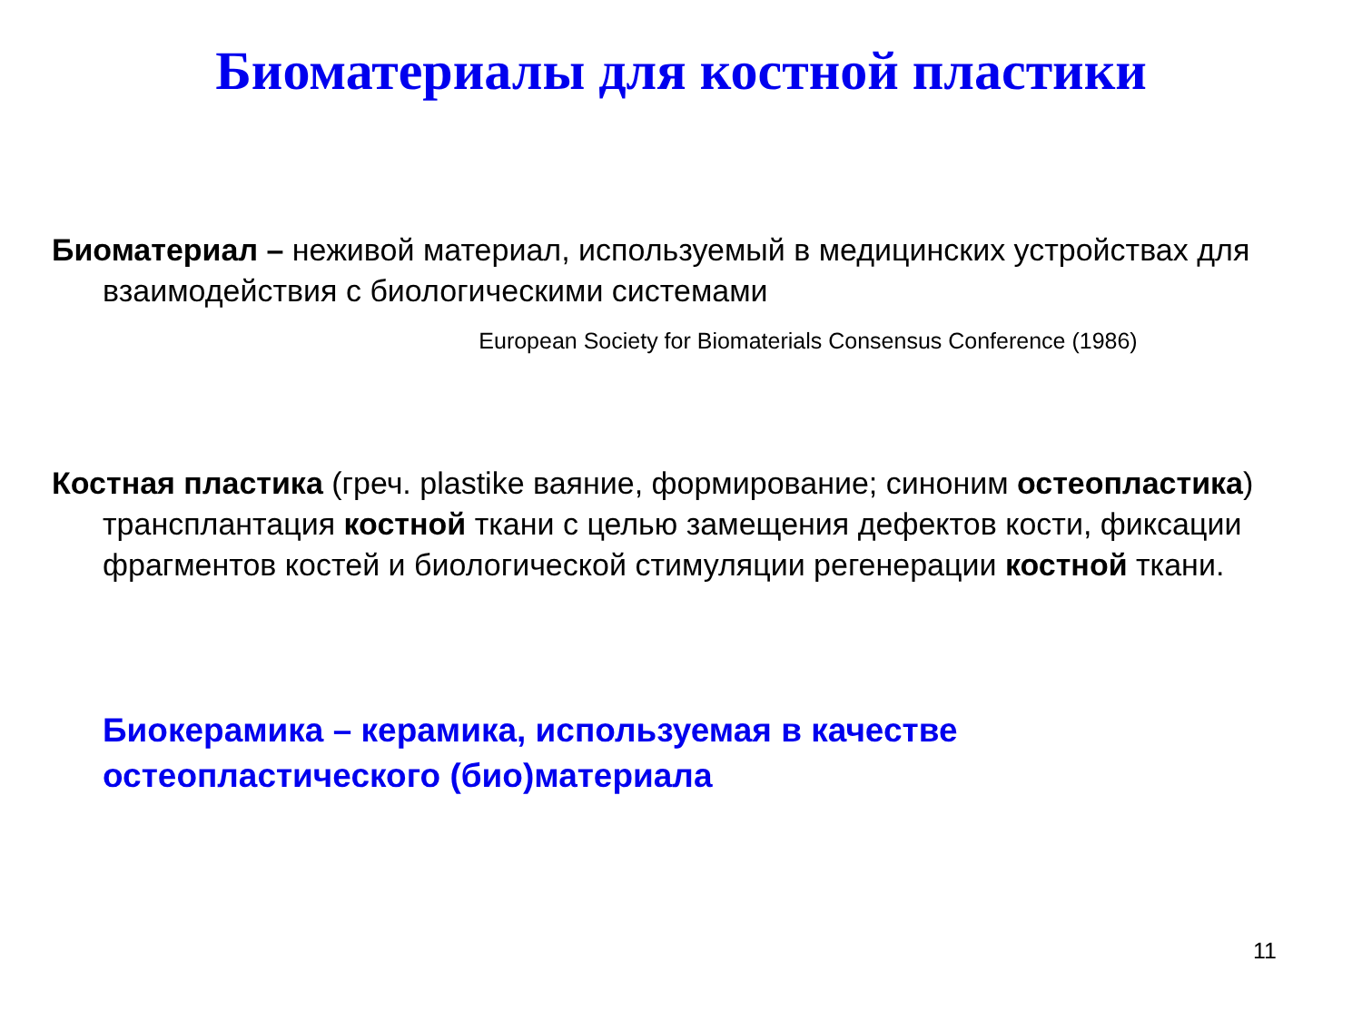Биоматериалы для костной пластики
Биоматериал – неживой материал, используемый в медицинских устройствах для взаимодействия с биологическими системами
European Society for Biomaterials Consensus Conference (1986)
Костная пластика (греч. plastike ваяние, формирование; синоним остеопластика) трансплантация костной ткани с целью замещения дефектов кости, фиксации фрагментов костей и биологической стимуляции регенерации костной ткани.
Биокерамика – керамика, используемая в качестве
остеопластического (био)материала
11